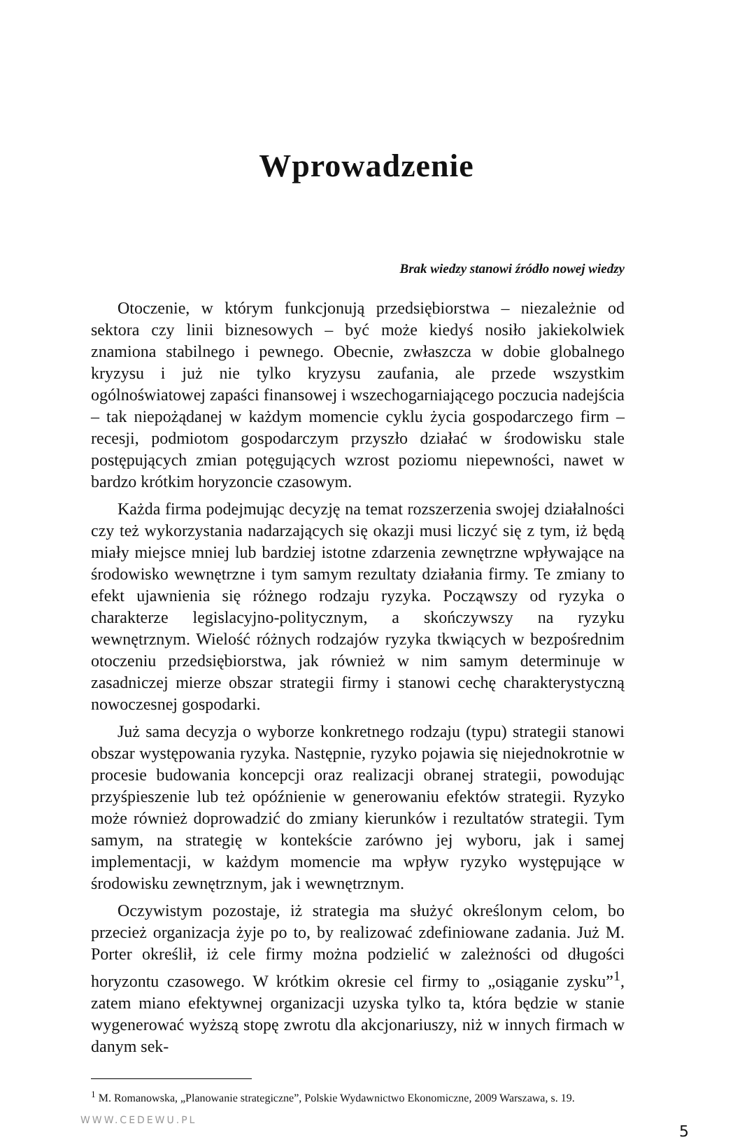Wprowadzenie
Brak wiedzy stanowi źródło nowej wiedzy
Otoczenie, w którym funkcjonują przedsiębiorstwa – niezależnie od sektora czy linii biznesowych – być może kiedyś nosiło jakiekolwiek znamiona stabilnego i pewnego. Obecnie, zwłaszcza w dobie globalnego kryzysu i już nie tylko kryzysu zaufania, ale przede wszystkim ogólnoświatowej zapaści finansowej i wszechogarniającego poczucia nadejścia – tak niepożądanej w każdym momencie cyklu życia gospodarczego firm – recesji, podmiotom gospodarczym przyszło działać w środowisku stale postępujących zmian potęgujących wzrost poziomu niepewności, nawet w bardzo krótkim horyzoncie czasowym.
Każda firma podejmując decyzję na temat rozszerzenia swojej działalności czy też wykorzystania nadarzających się okazji musi liczyć się z tym, iż będą miały miejsce mniej lub bardziej istotne zdarzenia zewnętrzne wpływające na środowisko wewnętrzne i tym samym rezultaty działania firmy. Te zmiany to efekt ujawnienia się różnego rodzaju ryzyka. Począwszy od ryzyka o charakterze legislacyjno-politycznym, a skończywszy na ryzyku wewnętrznym. Wielość różnych rodzajów ryzyka tkwiących w bezpośrednim otoczeniu przedsiębiorstwa, jak również w nim samym determinuje w zasadniczej mierze obszar strategii firmy i stanowi cechę charakterystyczną nowoczesnej gospodarki.
Już sama decyzja o wyborze konkretnego rodzaju (typu) strategii stanowi obszar występowania ryzyka. Następnie, ryzyko pojawia się niejednokrotnie w procesie budowania koncepcji oraz realizacji obranej strategii, powodując przyśpieszenie lub też opóźnienie w generowaniu efektów strategii. Ryzyko może również doprowadzić do zmiany kierunków i rezultatów strategii. Tym samym, na strategię w kontekście zarówno jej wyboru, jak i samej implementacji, w każdym momencie ma wpływ ryzyko występujące w środowisku zewnętrznym, jak i wewnętrznym.
Oczywistym pozostaje, iż strategia ma służyć określonym celom, bo przecież organizacja żyje po to, by realizować zdefiniowane zadania. Już M. Porter określił, iż cele firmy można podzielić w zależności od długości horyzontu czasowego. W krótkim okresie cel firmy to „osiąganie zysku”<sup>1</sup>, zatem miano efektywnej organizacji uzyska tylko ta, która będzie w stanie wygenerować wyższą stopę zwrotu dla akcjonariuszy, niż w innych firmach w danym sek-
<sup>1</sup> M. Romanowska, „Planowanie strategiczne”, Polskie Wydawnictwo Ekonomiczne, 2009 Warszawa, s. 19.
WWW.CEDEWU.PL 5